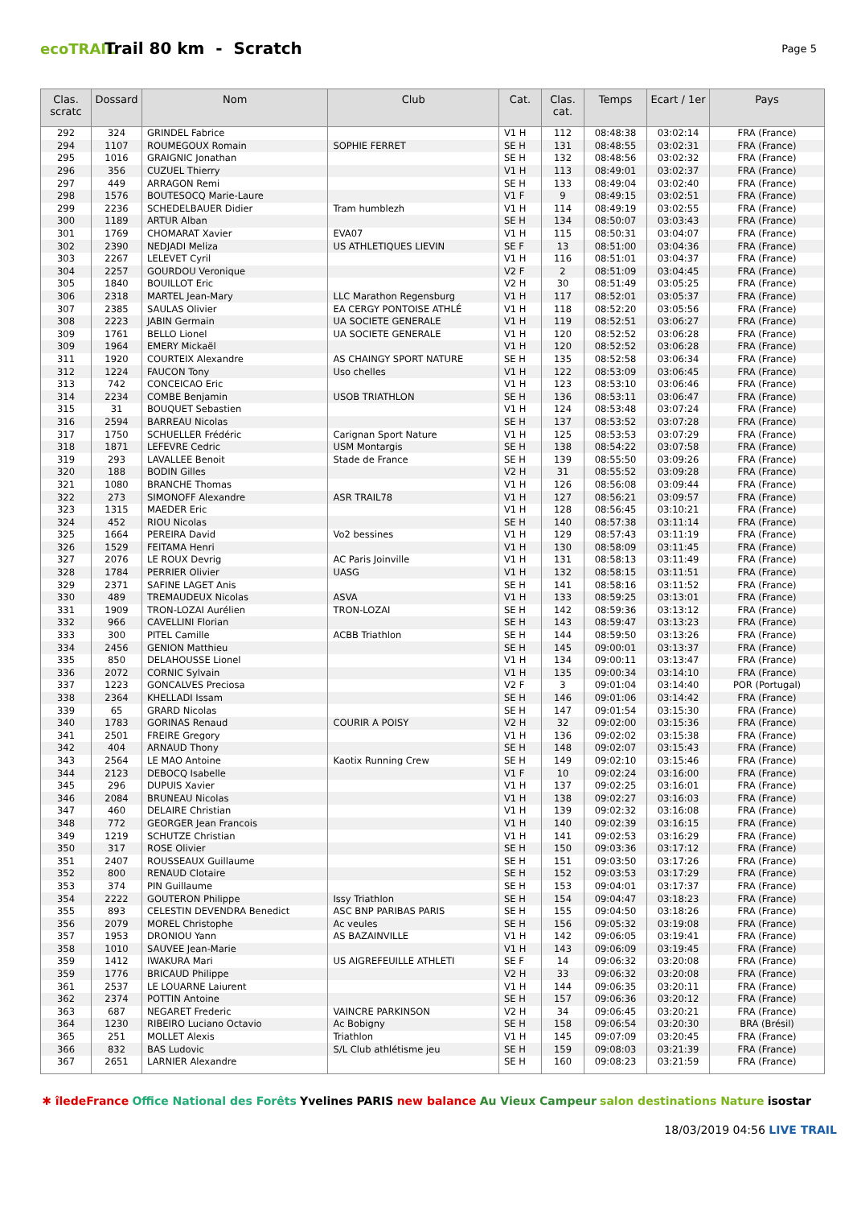ecoTRAIL
Trail 80 km - Scratch
Page 5
| Clas. scratc | Dossard | Nom | Club | Cat. | Clas. cat. | Temps | Ecart / 1er | Pays |
| --- | --- | --- | --- | --- | --- | --- | --- | --- |
| 292 | 324 | GRINDEL Fabrice | | V1 H | 112 | 08:48:38 | 03:02:14 | FRA (France) |
| 294 | 1107 | ROUMEGOUX Romain | SOPHIE FERRET | SE H | 131 | 08:48:55 | 03:02:31 | FRA (France) |
| 295 | 1016 | GRAIGNIC Jonathan | | SE H | 132 | 08:48:56 | 03:02:32 | FRA (France) |
| 296 | 356 | CUZUEL Thierry | | V1 H | 113 | 08:49:01 | 03:02:37 | FRA (France) |
| 297 | 449 | ARRAGON Remi | | SE H | 133 | 08:49:04 | 03:02:40 | FRA (France) |
| 298 | 1576 | BOUTESOCQ Marie-Laure | | V1 F | 9 | 08:49:15 | 03:02:51 | FRA (France) |
| 299 | 2236 | SCHEDELBAUER Didier | Tram humblezh | V1 H | 114 | 08:49:19 | 03:02:55 | FRA (France) |
| 300 | 1189 | ARTUR Alban | | SE H | 134 | 08:50:07 | 03:03:43 | FRA (France) |
| 301 | 1769 | CHOMARAT Xavier | EVA07 | V1 H | 115 | 08:50:31 | 03:04:07 | FRA (France) |
| 302 | 2390 | NEDJADI Meliza | US ATHLETIQUES LIEVIN | SE F | 13 | 08:51:00 | 03:04:36 | FRA (France) |
| 303 | 2267 | LELEVET Cyril | | V1 H | 116 | 08:51:01 | 03:04:37 | FRA (France) |
| 304 | 2257 | GOURDOU Veronique | | V2 F | 2 | 08:51:09 | 03:04:45 | FRA (France) |
| 305 | 1840 | BOUILLOT Eric | | V2 H | 30 | 08:51:49 | 03:05:25 | FRA (France) |
| 306 | 2318 | MARTEL Jean-Mary | LLC Marathon Regensburg | V1 H | 117 | 08:52:01 | 03:05:37 | FRA (France) |
| 307 | 2385 | SAULAS Olivier | EA CERGY PONTOISE ATHLÉ | V1 H | 118 | 08:52:20 | 03:05:56 | FRA (France) |
| 308 | 2223 | JABIN Germain | UA SOCIETE GENERALE | V1 H | 119 | 08:52:51 | 03:06:27 | FRA (France) |
| 309 | 1761 | BELLO Lionel | UA SOCIETE GENERALE | V1 H | 120 | 08:52:52 | 03:06:28 | FRA (France) |
| 309 | 1964 | EMERY Mickaël | | V1 H | 120 | 08:52:52 | 03:06:28 | FRA (France) |
| 311 | 1920 | COURTEIX Alexandre | AS CHAINGY SPORT NATURE | SE H | 135 | 08:52:58 | 03:06:34 | FRA (France) |
| 312 | 1224 | FAUCON Tony | Uso chelles | V1 H | 122 | 08:53:09 | 03:06:45 | FRA (France) |
| 313 | 742 | CONCEICAO Eric | | V1 H | 123 | 08:53:10 | 03:06:46 | FRA (France) |
| 314 | 2234 | COMBE Benjamin | USOB TRIATHLON | SE H | 136 | 08:53:11 | 03:06:47 | FRA (France) |
| 315 | 31 | BOUQUET Sebastien | | V1 H | 124 | 08:53:48 | 03:07:24 | FRA (France) |
| 316 | 2594 | BARREAU Nicolas | | SE H | 137 | 08:53:52 | 03:07:28 | FRA (France) |
| 317 | 1750 | SCHUELLER Frédéric | Carignan Sport Nature | V1 H | 125 | 08:53:53 | 03:07:29 | FRA (France) |
| 318 | 1871 | LEFEVRE Cedric | USM Montargis | SE H | 138 | 08:54:22 | 03:07:58 | FRA (France) |
| 319 | 293 | LAVALLEE Benoit | Stade de France | SE H | 139 | 08:55:50 | 03:09:26 | FRA (France) |
| 320 | 188 | BODIN Gilles | | V2 H | 31 | 08:55:52 | 03:09:28 | FRA (France) |
| 321 | 1080 | BRANCHE Thomas | | V1 H | 126 | 08:56:08 | 03:09:44 | FRA (France) |
| 322 | 273 | SIMONOFF Alexandre | ASR TRAIL78 | V1 H | 127 | 08:56:21 | 03:09:57 | FRA (France) |
| 323 | 1315 | MAEDER Eric | | V1 H | 128 | 08:56:45 | 03:10:21 | FRA (France) |
| 324 | 452 | RIOU Nicolas | | SE H | 140 | 08:57:38 | 03:11:14 | FRA (France) |
| 325 | 1664 | PEREIRA David | Vo2 bessines | V1 H | 129 | 08:57:43 | 03:11:19 | FRA (France) |
| 326 | 1529 | FEITAMA Henri | | V1 H | 130 | 08:58:09 | 03:11:45 | FRA (France) |
| 327 | 2076 | LE ROUX Devrig | AC Paris Joinville | V1 H | 131 | 08:58:13 | 03:11:49 | FRA (France) |
| 328 | 1784 | PERRIER Olivier | UASG | V1 H | 132 | 08:58:15 | 03:11:51 | FRA (France) |
| 329 | 2371 | SAFINE LAGET Anis | | SE H | 141 | 08:58:16 | 03:11:52 | FRA (France) |
| 330 | 489 | TREMAUDEUX Nicolas | ASVA | V1 H | 133 | 08:59:25 | 03:13:01 | FRA (France) |
| 331 | 1909 | TRON-LOZAI Aurélien | TRON-LOZAI | SE H | 142 | 08:59:36 | 03:13:12 | FRA (France) |
| 332 | 966 | CAVELLINI Florian | | SE H | 143 | 08:59:47 | 03:13:23 | FRA (France) |
| 333 | 300 | PITEL Camille | ACBB Triathlon | SE H | 144 | 08:59:50 | 03:13:26 | FRA (France) |
| 334 | 2456 | GENION Matthieu | | SE H | 145 | 09:00:01 | 03:13:37 | FRA (France) |
| 335 | 850 | DELAHOUSSE Lionel | | V1 H | 134 | 09:00:11 | 03:13:47 | FRA (France) |
| 336 | 2072 | CORNIC Sylvain | | V1 H | 135 | 09:00:34 | 03:14:10 | FRA (France) |
| 337 | 1223 | GONCALVES Preciosa | | V2 F | 3 | 09:01:04 | 03:14:40 | POR (Portugal) |
| 338 | 2364 | KHELLADI Issam | | SE H | 146 | 09:01:06 | 03:14:42 | FRA (France) |
| 339 | 65 | GRARD Nicolas | | SE H | 147 | 09:01:54 | 03:15:30 | FRA (France) |
| 340 | 1783 | GORINAS Renaud | COURIR A POISY | V2 H | 32 | 09:02:00 | 03:15:36 | FRA (France) |
| 341 | 2501 | FREIRE Gregory | | V1 H | 136 | 09:02:02 | 03:15:38 | FRA (France) |
| 342 | 404 | ARNAUD Thony | | SE H | 148 | 09:02:07 | 03:15:43 | FRA (France) |
| 343 | 2564 | LE MAO Antoine | Kaotix Running Crew | SE H | 149 | 09:02:10 | 03:15:46 | FRA (France) |
| 344 | 2123 | DEBOCQ Isabelle | | V1 F | 10 | 09:02:24 | 03:16:00 | FRA (France) |
| 345 | 296 | DUPUIS Xavier | | V1 H | 137 | 09:02:25 | 03:16:01 | FRA (France) |
| 346 | 2084 | BRUNEAU Nicolas | | V1 H | 138 | 09:02:27 | 03:16:03 | FRA (France) |
| 347 | 460 | DELAIRE Christian | | V1 H | 139 | 09:02:32 | 03:16:08 | FRA (France) |
| 348 | 772 | GEORGER Jean Francois | | V1 H | 140 | 09:02:39 | 03:16:15 | FRA (France) |
| 349 | 1219 | SCHUTZE Christian | | V1 H | 141 | 09:02:53 | 03:16:29 | FRA (France) |
| 350 | 317 | ROSE Olivier | | SE H | 150 | 09:03:36 | 03:17:12 | FRA (France) |
| 351 | 2407 | ROUSSEAUX Guillaume | | SE H | 151 | 09:03:50 | 03:17:26 | FRA (France) |
| 352 | 800 | RENAUD Clotaire | | SE H | 152 | 09:03:53 | 03:17:29 | FRA (France) |
| 353 | 374 | PIN Guillaume | | SE H | 153 | 09:04:01 | 03:17:37 | FRA (France) |
| 354 | 2222 | GOUTERON Philippe | Issy Triathlon | SE H | 154 | 09:04:47 | 03:18:23 | FRA (France) |
| 355 | 893 | CELESTIN DEVENDRA Benedict | ASC BNP PARIBAS PARIS | SE H | 155 | 09:04:50 | 03:18:26 | FRA (France) |
| 356 | 2079 | MOREL Christophe | Ac veules | SE H | 156 | 09:05:32 | 03:19:08 | FRA (France) |
| 357 | 1953 | DRONIOU Yann | AS BAZAINVILLE | V1 H | 142 | 09:06:05 | 03:19:41 | FRA (France) |
| 358 | 1010 | SAUVEE Jean-Marie | | V1 H | 143 | 09:06:09 | 03:19:45 | FRA (France) |
| 359 | 1412 | IWAKURA Mari | US AIGREFEUILLE ATHLETI | SE F | 14 | 09:06:32 | 03:20:08 | FRA (France) |
| 359 | 1776 | BRICAUD Philippe | | V2 H | 33 | 09:06:32 | 03:20:08 | FRA (France) |
| 361 | 2537 | LE LOUARNE Laiurent | | V1 H | 144 | 09:06:35 | 03:20:11 | FRA (France) |
| 362 | 2374 | POTTIN Antoine | | SE H | 157 | 09:06:36 | 03:20:12 | FRA (France) |
| 363 | 687 | NEGARET Frederic | VAINCRE PARKINSON | V2 H | 34 | 09:06:45 | 03:20:21 | FRA (France) |
| 364 | 1230 | RIBEIRO Luciano Octavio | Ac Bobigny | SE H | 158 | 09:06:54 | 03:20:30 | BRA (Brésil) |
| 365 | 251 | MOLLET Alexis | Triathlon | V1 H | 145 | 09:07:09 | 03:20:45 | FRA (France) |
| 366 | 832 | BAS Ludovic | S/L Club athlétisme jeu | SE H | 159 | 09:08:03 | 03:21:39 | FRA (France) |
| 367 | 2651 | LARNIER Alexandre | | SE H | 160 | 09:08:23 | 03:21:59 | FRA (France) |
✱ îledeFrance Office National des Forêts Yvelines PARIS new balance Au Vieux Campeur salon destinations Nature isostar
18/03/2019 04:56 LIVE TRAIL